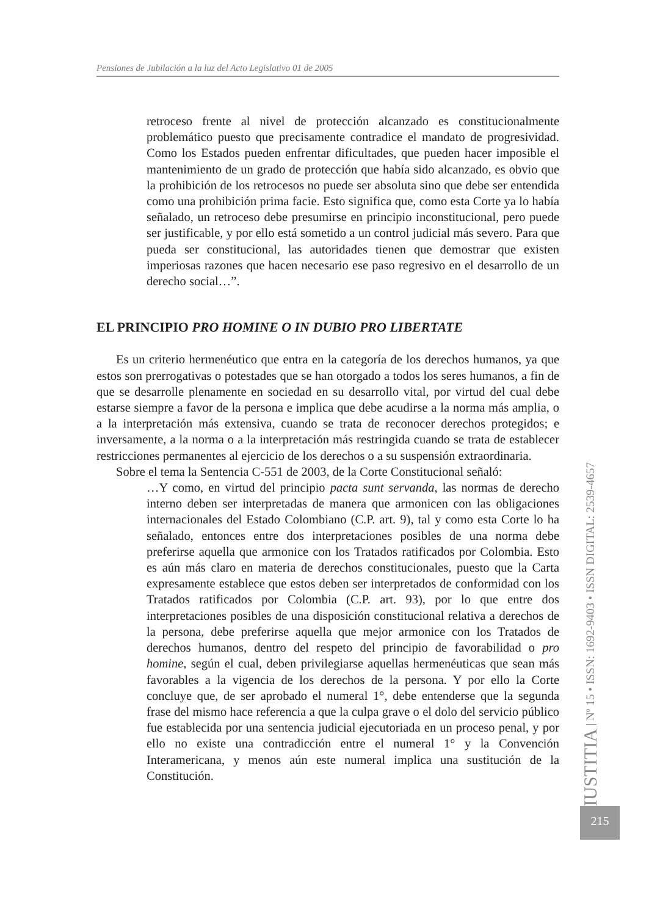Pensiones de Jubilación a la luz del Acto Legislativo 01 de 2005
retroceso frente al nivel de protección alcanzado es constitucionalmente problemático puesto que precisamente contradice el mandato de progresividad. Como los Estados pueden enfrentar dificultades, que pueden hacer imposible el mantenimiento de un grado de protección que había sido alcanzado, es obvio que la prohibición de los retrocesos no puede ser absoluta sino que debe ser entendida como una prohibición prima facie. Esto significa que, como esta Corte ya lo había señalado, un retroceso debe presumirse en principio inconstitucional, pero puede ser justificable, y por ello está sometido a un control judicial más severo. Para que pueda ser constitucional, las autoridades tienen que demostrar que existen imperiosas razones que hacen necesario ese paso regresivo en el desarrollo de un derecho social…”.
EL PRINCIPIO PRO HOMINE O IN DUBIO PRO LIBERTATE
Es un criterio hermenéutico que entra en la categoría de los derechos humanos, ya que estos son prerrogativas o potestades que se han otorgado a todos los seres humanos, a fin de que se desarrolle plenamente en sociedad en su desarrollo vital, por virtud del cual debe estarse siempre a favor de la persona e implica que debe acudirse a la norma más amplia, o a la interpretación más extensiva, cuando se trata de reconocer derechos protegidos; e inversamente, a la norma o a la interpretación más restringida cuando se trata de establecer restricciones permanentes al ejercicio de los derechos o a su suspensión extraordinaria.
Sobre el tema la Sentencia C-551 de 2003, de la Corte Constitucional señaló:
…Y como, en virtud del principio pacta sunt servanda, las normas de derecho interno deben ser interpretadas de manera que armonicen con las obligaciones internacionales del Estado Colombiano (C.P. art. 9), tal y como esta Corte lo ha señalado, entonces entre dos interpretaciones posibles de una norma debe preferirse aquella que armonice con los Tratados ratificados por Colombia. Esto es aún más claro en materia de derechos constitucionales, puesto que la Carta expresamente establece que estos deben ser interpretados de conformidad con los Tratados ratificados por Colombia (C.P. art. 93), por lo que entre dos interpretaciones posibles de una disposición constitucional relativa a derechos de la persona, debe preferirse aquella que mejor armonice con los Tratados de derechos humanos, dentro del respeto del principio de favorabilidad o pro homine, según el cual, deben privilegiarse aquellas hermenéuticas que sean más favorables a la vigencia de los derechos de la persona. Y por ello la Corte concluye que, de ser aprobado el numeral 1°, debe entenderse que la segunda frase del mismo hace referencia a que la culpa grave o el dolo del servicio público fue establecida por una sentencia judicial ejecutoriada en un proceso penal, y por ello no existe una contradicción entre el numeral 1° y la Convención Interamericana, y menos aún este numeral implica una sustitución de la Constitución.
IUSTITIA | Nº 15 • ISSN: 1692-9403 • ISSN DIGITAL: 2539-4657
215